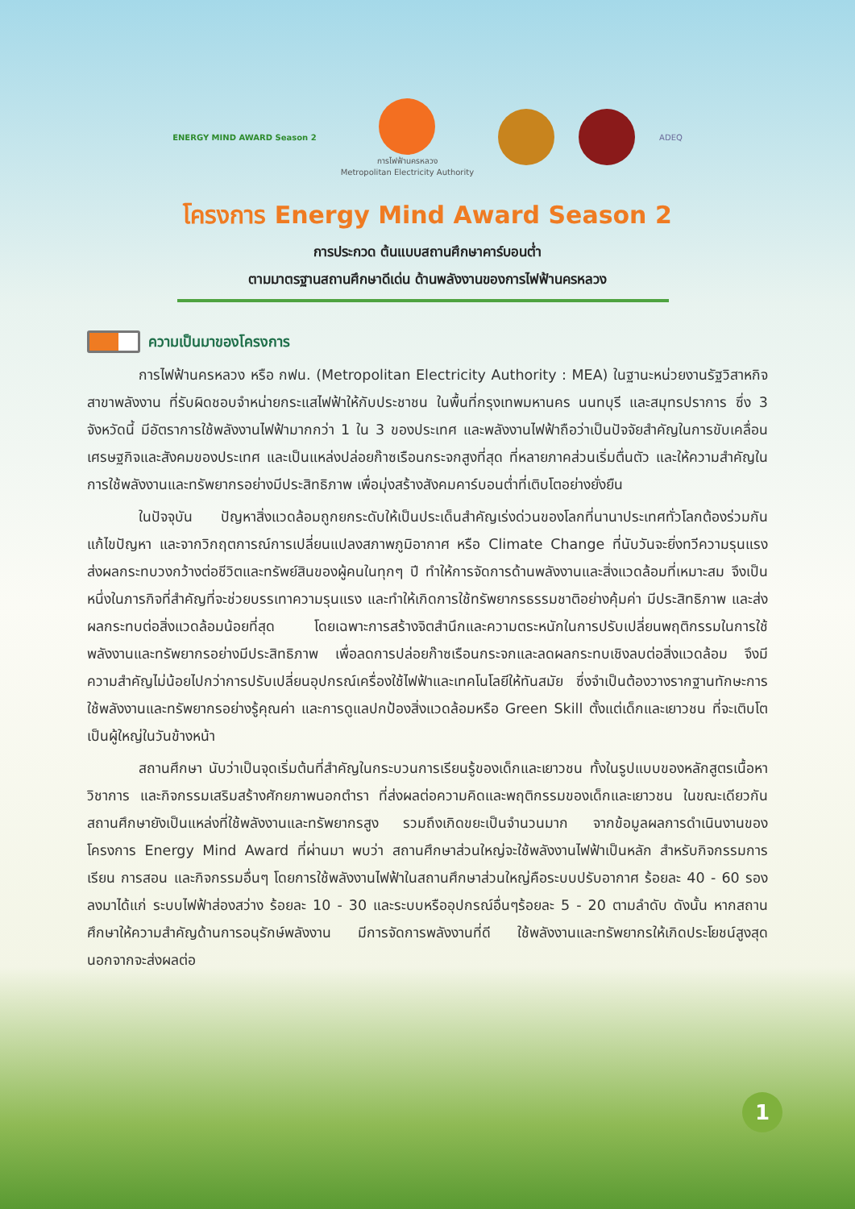ENERGY MIND AWARD Season 2
การไฟฟ้านครหลวง
Metropolitan Electricity Authority
ADEQ
โครงการ Energy Mind Award Season 2
การประกวด ต้นแบบสถานศึกษาคาร์บอนต่ำ
ตามมาตรฐานสถานศึกษาดีเด่น ด้านพลังงานของการไฟฟ้านครหลวง
ความเป็นมาของโครงการ
การไฟฟ้านครหลวง หรือ กฟน. (Metropolitan Electricity Authority : MEA) ในฐานะหน่วยงานรัฐวิสาหกิจ สาขาพลังงาน ที่รับผิดชอบจำหน่ายกระแสไฟฟ้าให้กับประชาชน ในพื้นที่กรุงเทพมหานคร นนทบุรี และสมุทรปราการ ซึ่ง 3 จังหวัดนี้ มีอัตราการใช้พลังงานไฟฟ้ามากกว่า 1 ใน 3 ของประเทศ และพลังงานไฟฟ้าถือว่าเป็นปัจจัยสำคัญในการขับเคลื่อนเศรษฐกิจและสังคมของประเทศ และเป็นแหล่งปล่อยก๊าซเรือนกระจกสูงที่สุด ที่หลายภาคส่วนเริ่มตื่นตัว และให้ความสำคัญในการใช้พลังงานและทรัพยากรอย่างมีประสิทธิภาพ เพื่อมุ่งสร้างสังคมคาร์บอนต่ำที่เติบโตอย่างยั่งยืน
ในปัจจุบัน ปัญหาสิ่งแวดล้อมถูกยกระดับให้เป็นประเด็นสำคัญเร่งด่วนของโลกที่นานาประเทศทั่วโลกต้องร่วมกันแก้ไขปัญหา และจากวิกฤตการณ์การเปลี่ยนแปลงสภาพภูมิอากาศ หรือ Climate Change ที่นับวันจะยิ่งทวีความรุนแรง ส่งผลกระทบวงกว้างต่อชีวิตและทรัพย์สินของผู้คนในทุกๆ ปี ทำให้การจัดการด้านพลังงานและสิ่งแวดล้อมที่เหมาะสม จึงเป็นหนึ่งในภารกิจที่สำคัญที่จะช่วยบรรเทาความรุนแรง และทำให้เกิดการใช้ทรัพยากรธรรมชาติอย่างคุ้มค่า มีประสิทธิภาพ และส่งผลกระทบต่อสิ่งแวดล้อมน้อยที่สุด โดยเฉพาะการสร้างจิตสำนึกและความตระหนักในการปรับเปลี่ยนพฤติกรรมในการใช้พลังงานและทรัพยากรอย่างมีประสิทธิภาพ เพื่อลดการปล่อยก๊าซเรือนกระจกและลดผลกระทบเชิงลบต่อสิ่งแวดล้อม จึงมีความสำคัญไม่น้อยไปกว่าการปรับเปลี่ยนอุปกรณ์เครื่องใช้ไฟฟ้าและเทคโนโลยีให้ทันสมัย ซึ่งจำเป็นต้องวางรากฐานทักษะการใช้พลังงานและทรัพยากรอย่างรู้คุณค่า และการดูแลปกป้องสิ่งแวดล้อมหรือ Green Skill ตั้งแต่เด็กและเยาวชน ที่จะเติบโตเป็นผู้ใหญ่ในวันข้างหน้า
สถานศึกษา นับว่าเป็นจุดเริ่มต้นที่สำคัญในกระบวนการเรียนรู้ของเด็กและเยาวชน ทั้งในรูปแบบของหลักสูตรเนื้อหาวิชาการ และกิจกรรมเสริมสร้างศักยภาพนอกตำรา ที่ส่งผลต่อความคิดและพฤติกรรมของเด็กและเยาวชน ในขณะเดียวกันสถานศึกษายังเป็นแหล่งที่ใช้พลังงานและทรัพยากรสูง รวมถึงเกิดขยะเป็นจำนวนมาก จากข้อมูลผลการดำเนินงานของโครงการ Energy Mind Award ที่ผ่านมา พบว่า สถานศึกษาส่วนใหญ่จะใช้พลังงานไฟฟ้าเป็นหลัก สำหรับกิจกรรมการเรียน การสอน และกิจกรรมอื่นๆ โดยการใช้พลังงานไฟฟ้าในสถานศึกษาส่วนใหญ่คือระบบปรับอากาศ ร้อยละ 40 - 60 รองลงมาได้แก่ ระบบไฟฟ้าส่องสว่าง ร้อยละ 10 - 30 และระบบหรืออุปกรณ์อื่นๆร้อยละ 5 - 20 ตามลำดับ ดังนั้น หากสถานศึกษาให้ความสำคัญด้านการอนุรักษ์พลังงาน มีการจัดการพลังงานที่ดี ใช้พลังงานและทรัพยากรให้เกิดประโยชน์สูงสุด นอกจากจะส่งผลต่อ
1